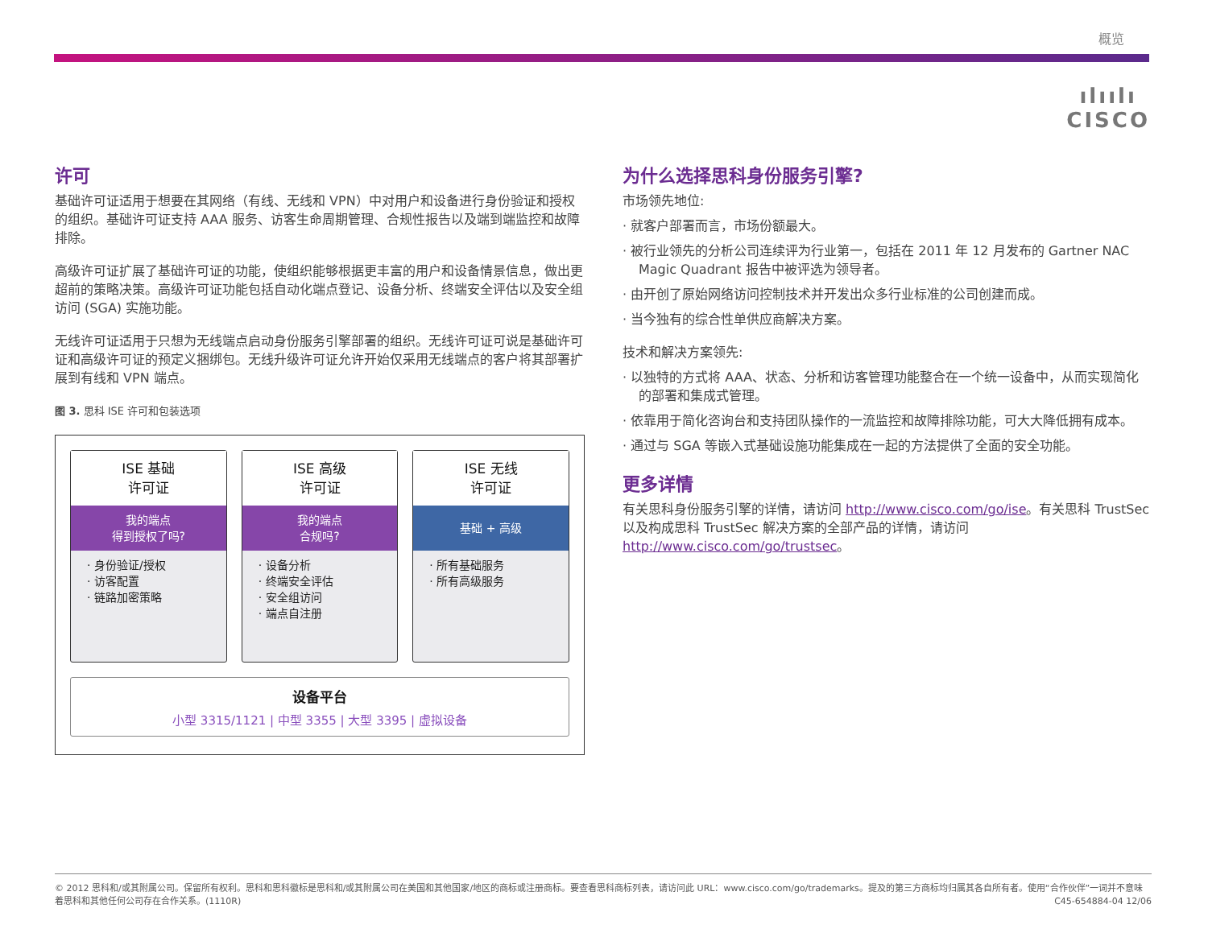概览
ılıılı
CISCO
许可
基础许可证适用于想要在其网络（有线、无线和 VPN）中对用户和设备进行身份验证和授权的组织。基础许可证支持 AAA 服务、访客生命周期管理、合规性报告以及端到端监控和故障排除。
高级许可证扩展了基础许可证的功能，使组织能够根据更丰富的用户和设备情景信息，做出更超前的策略决策。高级许可证功能包括自动化端点登记、设备分析、终端安全评估以及安全组访问 (SGA) 实施功能。
无线许可证适用于只想为无线端点启动身份服务引擎部署的组织。无线许可证可说是基础许可证和高级许可证的预定义捆绑包。无线升级许可证允许开始仅采用无线端点的客户将其部署扩展到有线和 VPN 端点。
图 3. 思科 ISE 许可和包装选项
ISE 基础
许可证
我的端点
得到授权了吗?
· 身份验证/授权
· 访客配置
· 链路加密策略
ISE 高级
许可证
我的端点
合规吗?
· 设备分析
· 终端安全评估
· 安全组访问
· 端点自注册
ISE 无线
许可证
基础 + 高级
· 所有基础服务
· 所有高级服务
设备平台
小型 3315/1121 | 中型 3355 | 大型 3395 | 虚拟设备
为什么选择思科身份服务引擎?
市场领先地位:
· 就客户部署而言，市场份额最大。
· 被行业领先的分析公司连续评为行业第一，包括在 2011 年 12 月发布的 Gartner NAC Magic Quadrant 报告中被评选为领导者。
· 由开创了原始网络访问控制技术并开发出众多行业标准的公司创建而成。
· 当今独有的综合性单供应商解决方案。
技术和解决方案领先:
· 以独特的方式将 AAA、状态、分析和访客管理功能整合在一个统一设备中，从而实现简化的部署和集成式管理。
· 依靠用于简化咨询台和支持团队操作的一流监控和故障排除功能，可大大降低拥有成本。
· 通过与 SGA 等嵌入式基础设施功能集成在一起的方法提供了全面的安全功能。
更多详情
有关思科身份服务引擎的详情，请访问 http://www.cisco.com/go/ise。有关思科 TrustSec 以及构成思科 TrustSec 解决方案的全部产品的详情，请访问 http://www.cisco.com/go/trustsec。
© 2012 思科和/或其附属公司。保留所有权利。思科和思科徽标是思科和/或其附属公司在美国和其他国家/地区的商标或注册商标。要查看思科商标列表，请访问此 URL：www.cisco.com/go/trademarks。提及的第三方商标均归属其各自所有者。使用“合作伙伴”一词并不意味着思科和其他任何公司存在合作关系。(1110R) C45-654884-04 12/06